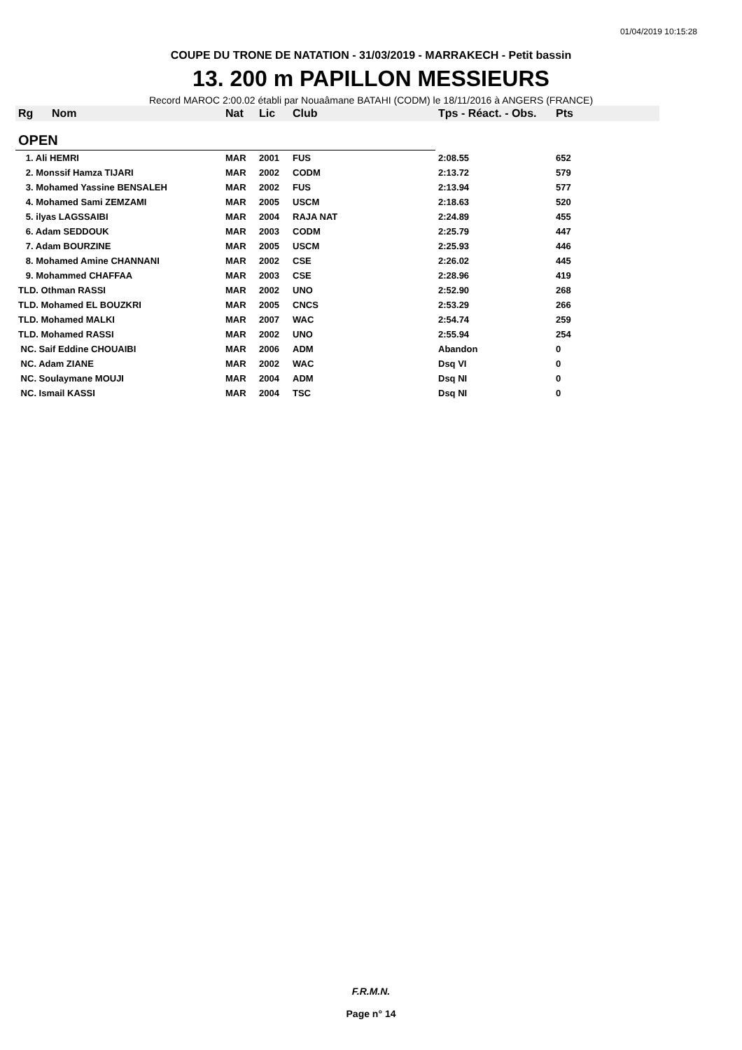01/04/2019 10:15:28
COUPE DU TRONE DE NATATION - 31/03/2019 - MARRAKECH - Petit bassin
13. 200 m PAPILLON MESSIEURS
Record MAROC 2:00.02 établi par Nouaâmane BATAHI (CODM) le 18/11/2016 à ANGERS (FRANCE)
| Rg | Nom | Nat | Lic | Club | Tps - Réact. - Obs. | Pts |
| --- | --- | --- | --- | --- | --- | --- |
| OPEN | | | | | | |
| 1. Ali HEMRI | | MAR | 2001 | FUS | 2:08.55 | 652 |
| 2. Monssif Hamza TIJARI | | MAR | 2002 | CODM | 2:13.72 | 579 |
| 3. Mohamed Yassine BENSALEH | | MAR | 2002 | FUS | 2:13.94 | 577 |
| 4. Mohamed Sami ZEMZAMI | | MAR | 2005 | USCM | 2:18.63 | 520 |
| 5. ilyas LAGSSAIBI | | MAR | 2004 | RAJA NAT | 2:24.89 | 455 |
| 6. Adam SEDDOUK | | MAR | 2003 | CODM | 2:25.79 | 447 |
| 7. Adam BOURZINE | | MAR | 2005 | USCM | 2:25.93 | 446 |
| 8. Mohamed Amine CHANNANI | | MAR | 2002 | CSE | 2:26.02 | 445 |
| 9. Mohammed CHAFFAA | | MAR | 2003 | CSE | 2:28.96 | 419 |
| TLD. Othman RASSI | | MAR | 2002 | UNO | 2:52.90 | 268 |
| TLD. Mohamed EL BOUZKRI | | MAR | 2005 | CNCS | 2:53.29 | 266 |
| TLD. Mohamed MALKI | | MAR | 2007 | WAC | 2:54.74 | 259 |
| TLD. Mohamed RASSI | | MAR | 2002 | UNO | 2:55.94 | 254 |
| NC. Saif Eddine CHOUAIBI | | MAR | 2006 | ADM | Abandon | 0 |
| NC. Adam ZIANE | | MAR | 2002 | WAC | Dsq VI | 0 |
| NC. Soulaymane MOUJI | | MAR | 2004 | ADM | Dsq NI | 0 |
| NC. Ismail KASSI | | MAR | 2004 | TSC | Dsq NI | 0 |
F.R.M.N.
Page n° 14